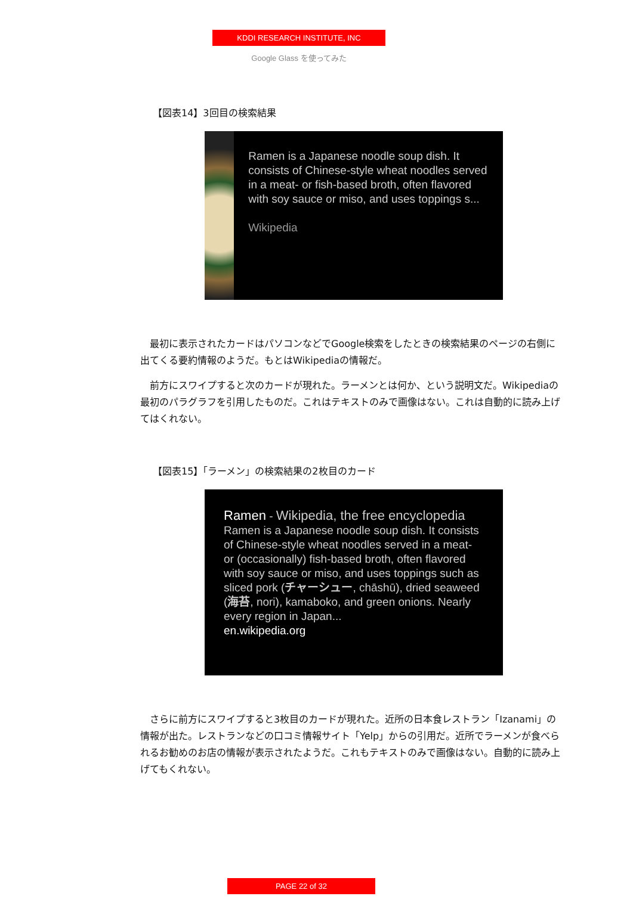KDDI RESEARCH INSTITUTE, INC
Google Glass を使ってみた
【図表14】3回目の検索結果
Ramen is a Japanese noodle soup dish. It consists of Chinese-style wheat noodles served in a meat- or fish-based broth, often flavored with soy sauce or miso, and uses toppings s...
Wikipedia
最初に表示されたカードはパソコンなどでGoogle検索をしたときの検索結果のページの右側に出てくる要約情報のようだ。もとはWikipediaの情報だ。
前方にスワイプすると次のカードが現れた。ラーメンとは何か、という説明文だ。Wikipediaの最初のパラグラフを引用したものだ。これはテキストのみで画像はない。これは自動的に読み上げてはくれない。
【図表15】「ラーメン」の検索結果の2枚目のカード
Ramen - Wikipedia, the free encyclopedia
Ramen is a Japanese noodle soup dish. It consists of Chinese-style wheat noodles served in a meat- or (occasionally) fish-based broth, often flavored with soy sauce or miso, and uses toppings such as sliced pork (チャーシュー, chāshū), dried seaweed (海苔, nori), kamaboko, and green onions. Nearly every region in Japan...
en.wikipedia.org
さらに前方にスワイプすると3枚目のカードが現れた。近所の日本食レストラン「Izanami」の情報が出た。レストランなどの口コミ情報サイト「Yelp」からの引用だ。近所でラーメンが食べられるお勧めのお店の情報が表示されたようだ。これもテキストのみで画像はない。自動的に読み上げてもくれない。
PAGE 22 of 32